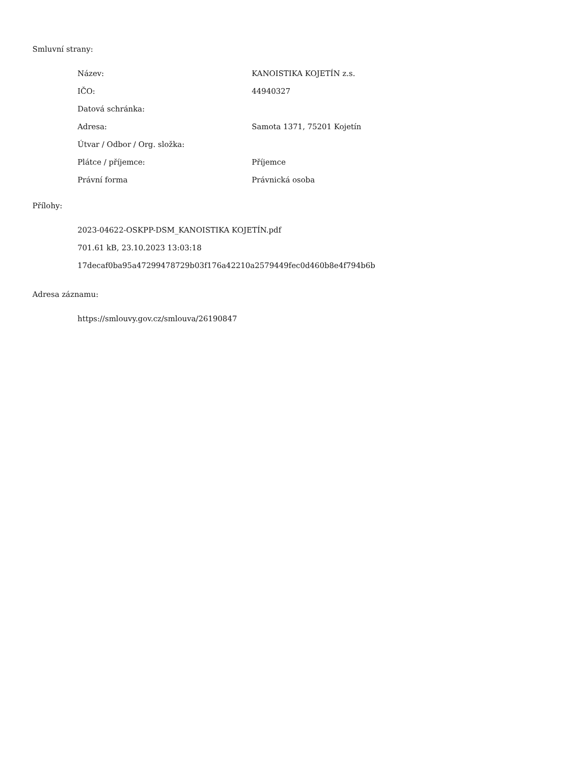Smluvní strany:
| Název: | KANOISTIKA KOJETÍN z.s. |
| IČO: | 44940327 |
| Datová schránka: | |
| Adresa: | Samota 1371, 75201 Kojetín |
| Útvar / Odbor / Org. složka: | |
| Plátce / příjemce: | Příjemce |
| Právní forma | Právnická osoba |
Přílohy:
2023-04622-OSKPP-DSM_KANOISTIKA KOJETÍN.pdf
701.61 kB, 23.10.2023 13:03:18
17decaf0ba95a47299478729b03f176a42210a2579449fec0d460b8e4f794b6b
Adresa záznamu:
https://smlouvy.gov.cz/smlouva/26190847